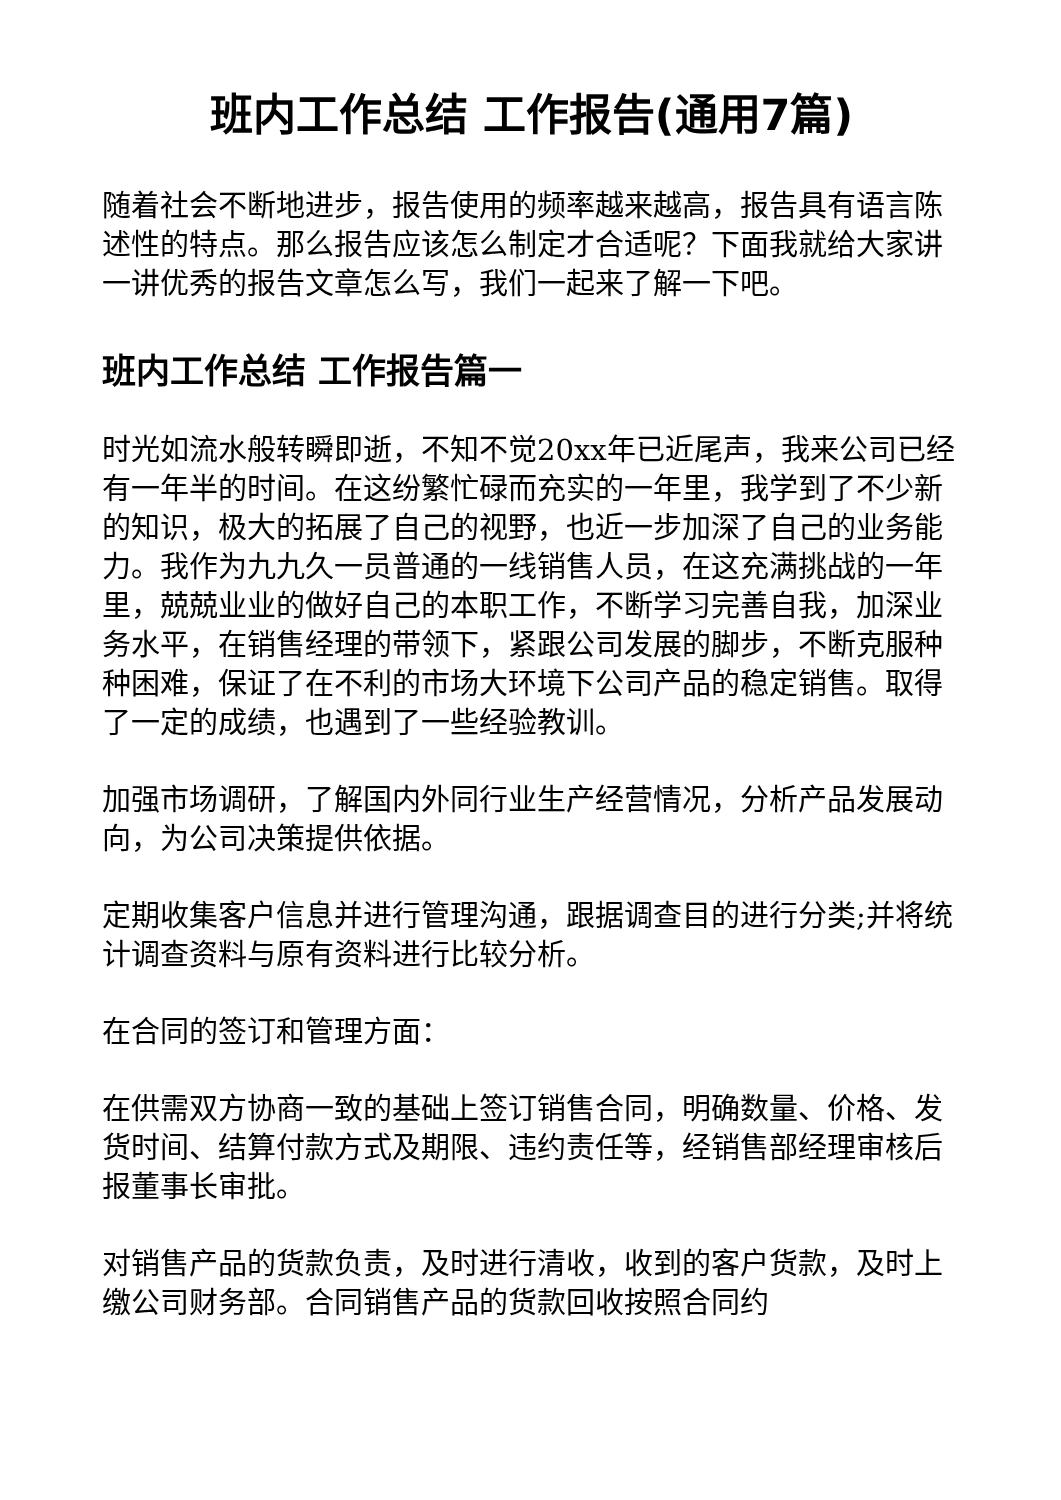班内工作总结 工作报告(通用7篇)
随着社会不断地进步，报告使用的频率越来越高，报告具有语言陈述性的特点。那么报告应该怎么制定才合适呢？下面我就给大家讲一讲优秀的报告文章怎么写，我们一起来了解一下吧。
班内工作总结 工作报告篇一
时光如流水般转瞬即逝，不知不觉20xx年已近尾声，我来公司已经有一年半的时间。在这纷繁忙碌而充实的一年里，我学到了不少新的知识，极大的拓展了自己的视野，也近一步加深了自己的业务能力。我作为九九久一员普通的一线销售人员，在这充满挑战的一年里，兢兢业业的做好自己的本职工作，不断学习完善自我，加深业务水平，在销售经理的带领下，紧跟公司发展的脚步，不断克服种种困难，保证了在不利的市场大环境下公司产品的稳定销售。取得了一定的成绩，也遇到了一些经验教训。
加强市场调研，了解国内外同行业生产经营情况，分析产品发展动向，为公司决策提供依据。
定期收集客户信息并进行管理沟通，跟据调查目的进行分类;并将统计调查资料与原有资料进行比较分析。
在合同的签订和管理方面：
在供需双方协商一致的基础上签订销售合同，明确数量、价格、发货时间、结算付款方式及期限、违约责任等，经销售部经理审核后报董事长审批。
对销售产品的货款负责，及时进行清收，收到的客户货款，及时上缴公司财务部。合同销售产品的货款回收按照合同约